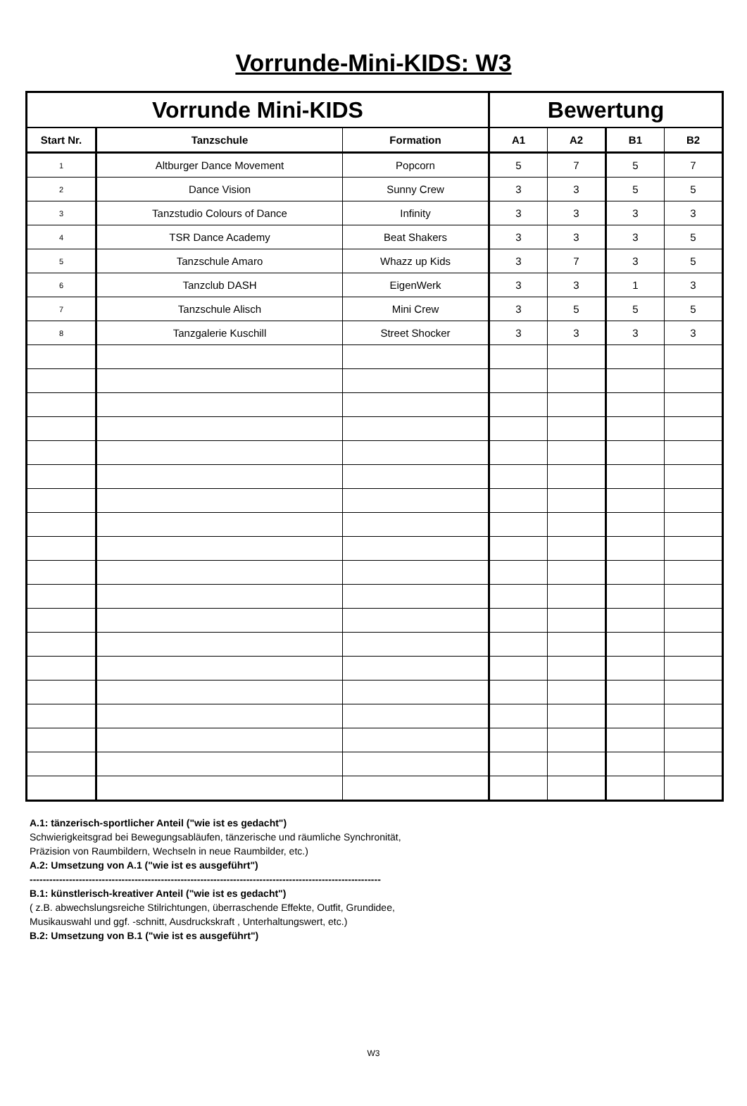Vorrunde-Mini-KIDS: W3
| Vorrunde Mini-KIDS | | | Bewertung | | | |
| --- | --- | --- | --- | --- | --- | --- |
| Start Nr. | Tanzschule | Formation | A1 | A2 | B1 | B2 |
| 1 | Altburger Dance Movement | Popcorn | 5 | 7 | 5 | 7 |
| 2 | Dance Vision | Sunny Crew | 3 | 3 | 5 | 5 |
| 3 | Tanzstudio Colours of Dance | Infinity | 3 | 3 | 3 | 3 |
| 4 | TSR Dance Academy | Beat Shakers | 3 | 3 | 3 | 5 |
| 5 | Tanzschule Amaro | Whazz up Kids | 3 | 7 | 3 | 5 |
| 6 | Tanzclub DASH | EigenWerk | 3 | 3 | 1 | 3 |
| 7 | Tanzschule Alisch | Mini Crew | 3 | 5 | 5 | 5 |
| 8 | Tanzgalerie Kuschill | Street Shocker | 3 | 3 | 3 | 3 |
A.1: tänzerisch-sportlicher Anteil ("wie ist es gedacht")
Schwierigkeitsgrad bei Bewegungsabläufen, tänzerische und räumliche Synchronität,
Präzision von Raumbildern, Wechseln in neue Raumbilder, etc.)
A.2: Umsetzung von A.1 ("wie ist es ausgeführt")
-----------------------------------------------------------------------------------------------------------
B.1: künstlerisch-kreativer Anteil ("wie ist es gedacht")
( z.B. abwechslungsreiche Stilrichtungen, überraschende Effekte, Outfit, Grundidee,
Musikauswahl und ggf. -schnitt, Ausdruckskraft , Unterhaltungswert, etc.)
B.2: Umsetzung von B.1 ("wie ist es ausgeführt")
W3